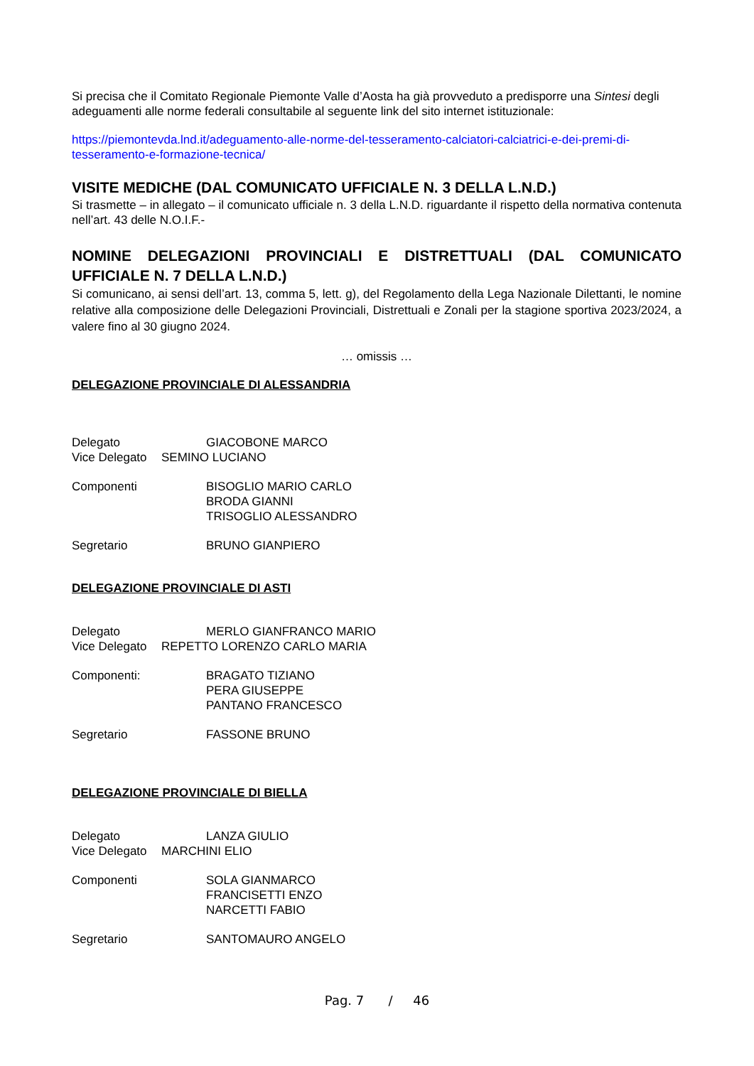Si precisa che il Comitato Regionale Piemonte Valle d’Aosta ha già provveduto a predisporre una Sintesi degli adeguamenti alle norme federali consultabile al seguente link del sito internet istituzionale:
https://piemontevda.lnd.it/adeguamento-alle-norme-del-tesseramento-calciatori-calciatrici-e-dei-premi-di-tesseramento-e-formazione-tecnica/
VISITE MEDICHE (DAL COMUNICATO UFFICIALE N. 3 DELLA L.N.D.)
Si trasmette – in allegato – il comunicato ufficiale n. 3 della L.N.D. riguardante il rispetto della normativa contenuta nell’art. 43 delle N.O.I.F.-
NOMINE DELEGAZIONI PROVINCIALI E DISTRETTUALI (DAL COMUNICATO UFFICIALE N. 7 DELLA L.N.D.)
Si comunicano, ai sensi dell’art. 13, comma 5, lett. g), del Regolamento della Lega Nazionale Dilettanti, le nomine relative alla composizione delle Delegazioni Provinciali, Distrettuali e Zonali per la stagione sportiva 2023/2024, a valere fino al 30 giugno 2024.
… omissis …
DELEGAZIONE PROVINCIALE DI ALESSANDRIA
Delegato GIACOBONE MARCO
Vice Delegato SEMINO LUCIANO
Componenti BISOGLIO MARIO CARLO
BRODA GIANNI
TRISOGLIO ALESSANDRO
Segretario BRUNO GIANPIERO
DELEGAZIONE PROVINCIALE DI ASTI
Delegato MERLO GIANFRANCO MARIO
Vice Delegato REPETTO LORENZO CARLO MARIA
Componenti: BRAGATO TIZIANO
PERA GIUSEPPE
PANTANO FRANCESCO
Segretario FASSONE BRUNO
DELEGAZIONE PROVINCIALE DI BIELLA
Delegato LANZA GIULIO
Vice Delegato MARCHINI ELIO
Componenti SOLA GIANMARCO
FRANCISETTI ENZO
NARCETTI FABIO
Segretario SANTOMAURO ANGELO
Pag. 7 / 46